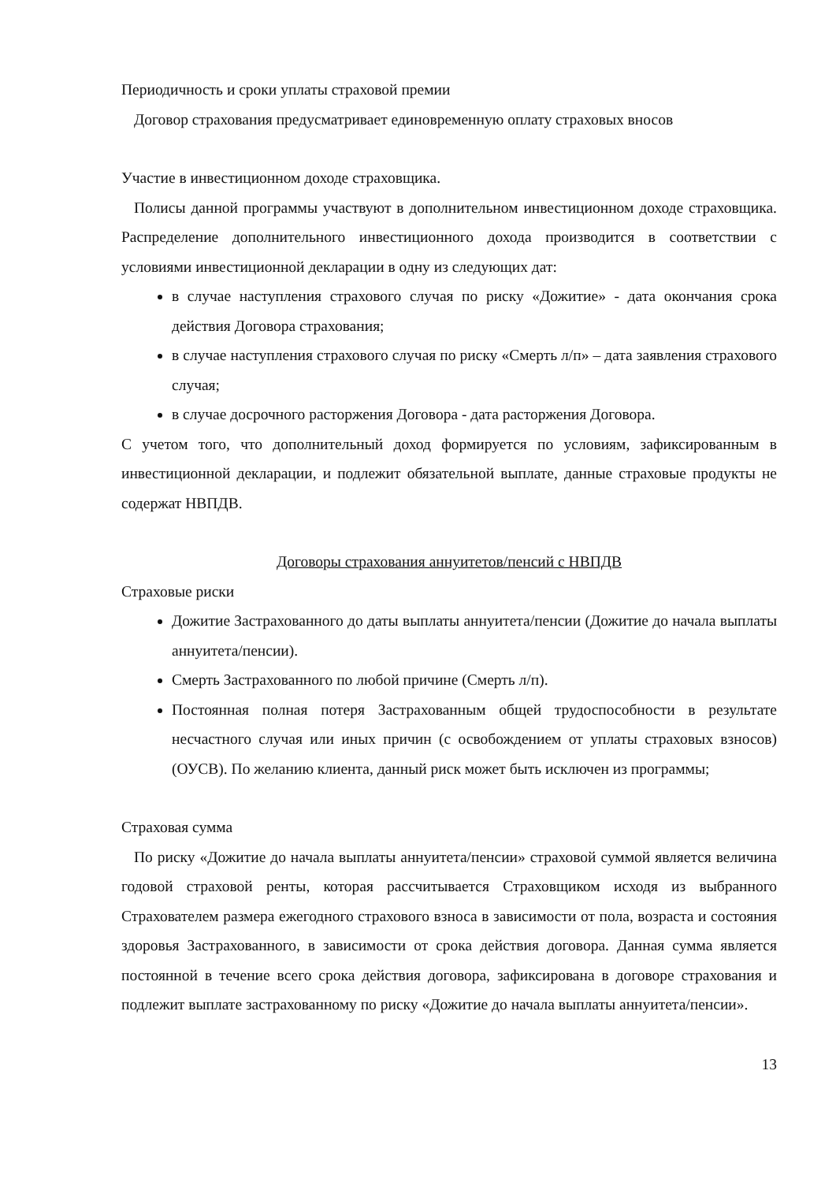Периодичность и сроки уплаты страховой премии
Договор страхования предусматривает единовременную оплату страховых вносов
Участие в инвестиционном доходе страховщика.
Полисы данной программы участвуют в дополнительном инвестиционном доходе страховщика. Распределение дополнительного инвестиционного дохода производится в соответствии с условиями инвестиционной декларации в одну из следующих дат:
в случае наступления страхового случая по риску «Дожитие» - дата окончания срока действия Договора страхования;
в случае наступления страхового случая по риску «Смерть л/п» – дата заявления страхового случая;
в случае досрочного расторжения Договора - дата расторжения Договора.
С учетом того, что дополнительный доход формируется по условиям, зафиксированным в инвестиционной декларации, и подлежит обязательной выплате, данные страховые продукты не содержат НВПДВ.
Договоры страхования аннуитетов/пенсий с НВПДВ
Страховые риски
Дожитие Застрахованного до даты выплаты аннуитета/пенсии (Дожитие до начала выплаты аннуитета/пенсии).
Смерть Застрахованного по любой причине (Смерть л/п).
Постоянная полная потеря Застрахованным общей трудоспособности в результате несчастного случая или иных причин (с освобождением от уплаты страховых взносов) (ОУСВ). По желанию клиента, данный риск может быть исключен из программы;
Страховая сумма
По риску «Дожитие до начала выплаты аннуитета/пенсии» страховой суммой является величина годовой страховой ренты, которая рассчитывается Страховщиком исходя из выбранного Страхователем размера ежегодного страхового взноса в зависимости от пола, возраста и состояния здоровья Застрахованного, в зависимости от срока действия договора. Данная сумма является постоянной в течение всего срока действия договора, зафиксирована в договоре страхования и подлежит выплате застрахованному по риску «Дожитие до начала выплаты аннуитета/пенсии».
13